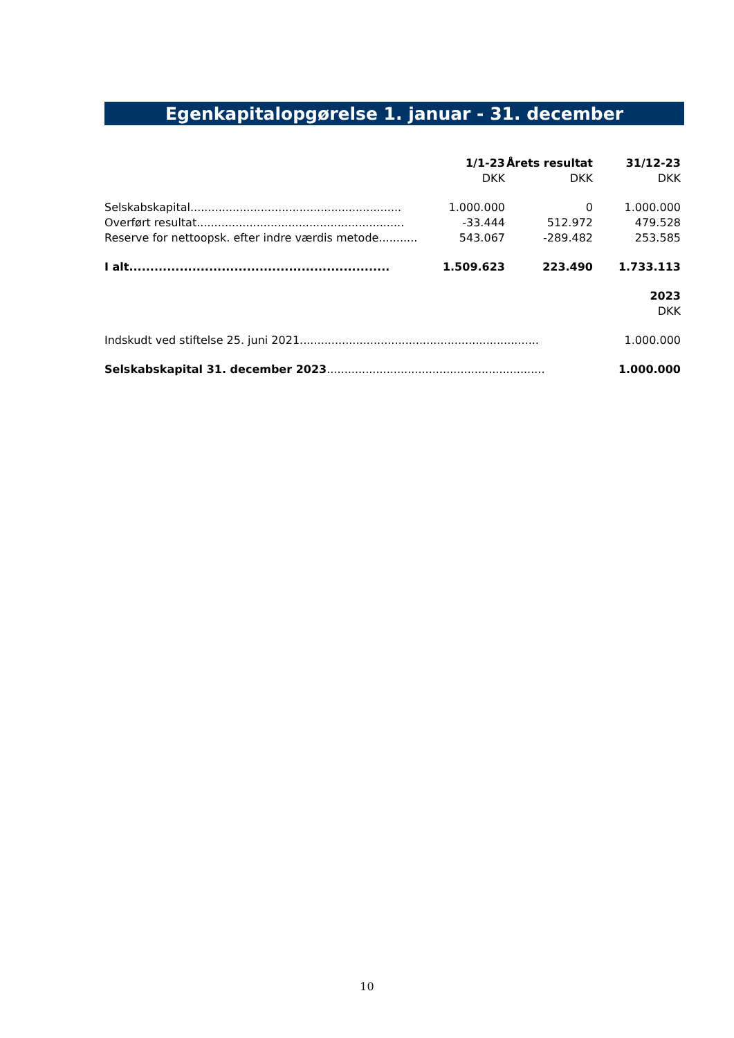Egenkapitalopgørelse 1. januar - 31. december
| | 1/1-23 | Årets resultat | 31/12-23 |
| --- | --- | --- | --- |
| | DKK | DKK | DKK |
| Selskabskapital............................................................ | 1.000.000 | 0 | 1.000.000 |
| Overført resultat........................................................... | -33.444 | 512.972 | 479.528 |
| Reserve for nettoopsk. efter indre værdis metode........... | 543.067 | -289.482 | 253.585 |
| I alt.............................................................. | 1.509.623 | 223.490 | 1.733.113 |
| | | | 2023 |
| | | | DKK |
| Indskudt ved stiftelse 25. juni 2021.................................................................... | | | 1.000.000 |
| Selskabskapital 31. december 2023 .............................................................. | | | 1.000.000 |
10